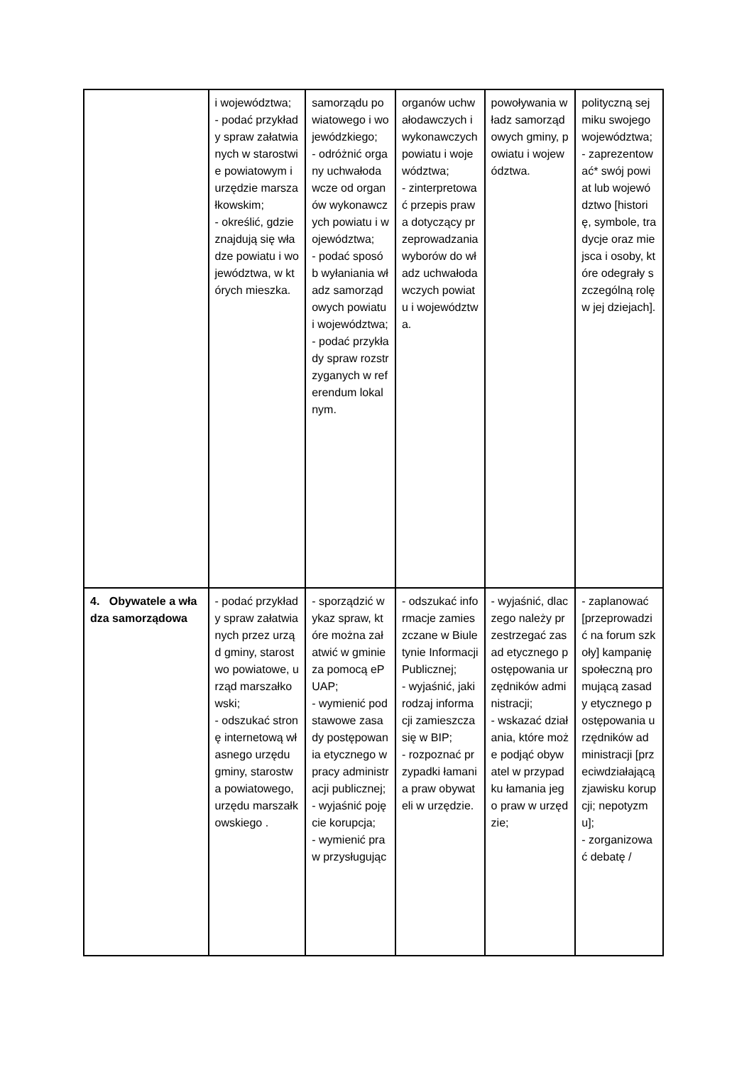| | i województwa; - podać przykłady spraw załatwianych w starostwie powiatowym i urzędzie marszałkowskim; - określić, gdzie znajdują się władze powiatu i województwa, w których mieszka. | samorządu powiatowego i wojewódzkiego; - odróżnić organy uchwałodawcze od organów wykonawczych powiatu i województwa; - podać sposób wyłaniania władz samorządowych powiatu i województwa; - podać przykłady spraw rozstrzyganych w referendum lokalnym. | organów uchwałodawczych i wykonawczych powiatu i województwa; - zinterpretować przepis prawa dotyczący przeprowadzania wyborów do władz uchwałodawczych powiatu i województwa. | powoływania władz samorządowych gminy, powiatu i województwa. | polityczną sejmiku swojego województwa; - zaprezentować* swój powiat lub województwo [historię, symbole, tradycje oraz miejsca i osoby, które odegrały szczególną rolę w jej dziejach]. |
| 4. Obywatele a władza samorządowa | - podać przykłady spraw załatwianych przez urząd gminy, starostwo powiatowe, urząd marszałkowski; - odszukać stronę internetową własnego urzędu gminy, starostwa powiatowego, urzędu marszałkowskiego . | - sporządzić wykaz spraw, które można załatwić w gminie za pomocą ePUAP; - wymienić podstawowe zasady postępowania etycznego w pracy administracji publicznej; - wyjaśnić pojęcie korupcja; - wymienić praw przysługując | - odszukać informacje zamieszczane w Biuletynie Informacji Publicznej; - wyjaśnić, jaki rodzaj informacji zamieszcza się w BIP; - rozpoznać przypadki łamania praw obywateli w urzędzie. | - wyjaśnić, dlaczego należy przestrzegać zasad etycznego postępowania urzędników administracji; - wskazać działania, które może podjąć obywatel w przypadku łamania jego praw w urzędzie; | - zaplanować [przeprowadzić na forum szkoły] kampanię społeczną promującą zasady etycznego postępowania urzędników administracji [przeciwdziałającą zjawisku korupcji; nepotyzmu]; - zorganizować debatę / |